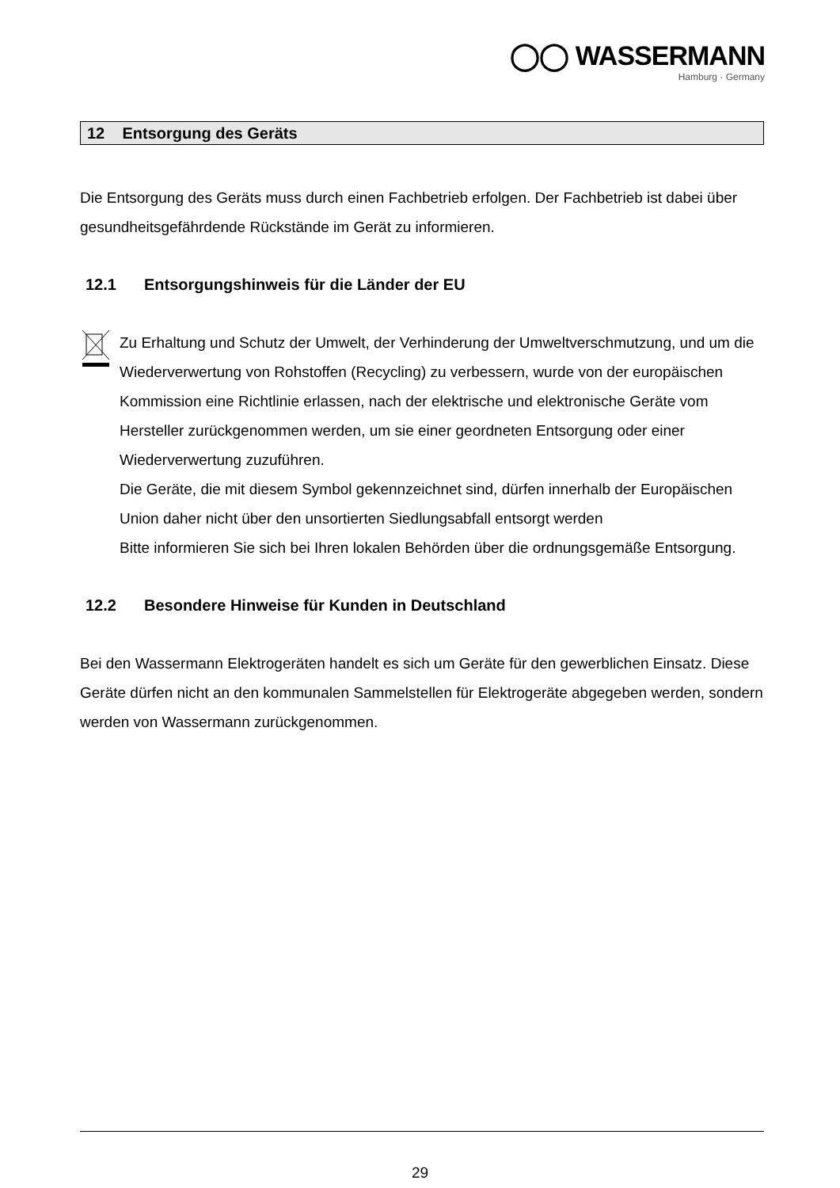◯◯ WASSERMANN
Hamburg · Germany
12 Entsorgung des Geräts
Die Entsorgung des Geräts muss durch einen Fachbetrieb erfolgen. Der Fachbetrieb ist dabei über gesundheitsgefährdende Rückstände im Gerät zu informieren.
12.1 Entsorgungshinweis für die Länder der EU
Zu Erhaltung und Schutz der Umwelt, der Verhinderung der Umweltverschmutzung, und um die Wiederverwertung von Rohstoffen (Recycling) zu verbessern, wurde von der europäischen Kommission eine Richtlinie erlassen, nach der elektrische und elektronische Geräte vom Hersteller zurückgenommen werden, um sie einer geordneten Entsorgung oder einer Wiederverwertung zuzuführen.
Die Geräte, die mit diesem Symbol gekennzeichnet sind, dürfen innerhalb der Europäischen Union daher nicht über den unsortierten Siedlungsabfall entsorgt werden
Bitte informieren Sie sich bei Ihren lokalen Behörden über die ordnungsgemäße Entsorgung.
12.2 Besondere Hinweise für Kunden in Deutschland
Bei den Wassermann Elektrogeräten handelt es sich um Geräte für den gewerblichen Einsatz. Diese Geräte dürfen nicht an den kommunalen Sammelstellen für Elektrogeräte abgegeben werden, sondern werden von Wassermann zurückgenommen.
29